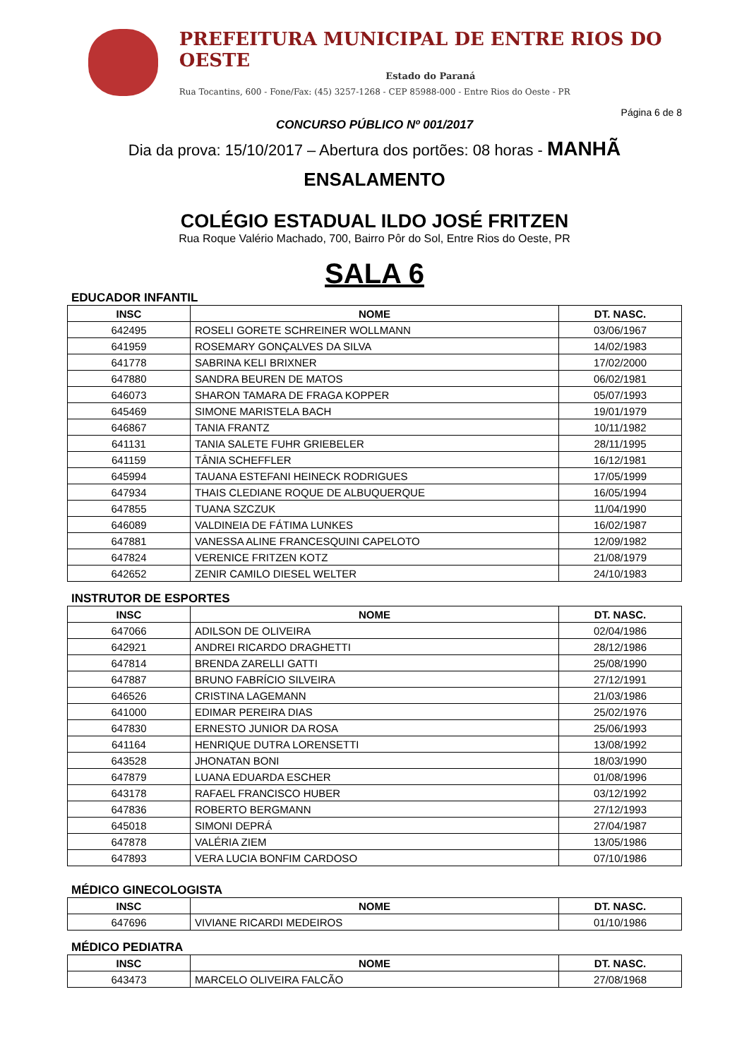PREFEITURA MUNICIPAL DE ENTRE RIOS DO OESTE
Estado do Paraná
Rua Tocantins, 600 - Fone/Fax: (45) 3257-1268 - CEP 85988-000 - Entre Rios do Oeste - PR
Página 6 de 8
CONCURSO PÚBLICO Nº 001/2017
Dia da prova: 15/10/2017 – Abertura dos portões: 08 horas - MANHÃ
ENSALAMENTO
COLÉGIO ESTADUAL ILDO JOSÉ FRITZEN
Rua Roque Valério Machado, 700, Bairro Pôr do Sol, Entre Rios do Oeste, PR
SALA 6
EDUCADOR INFANTIL
| INSC | NOME | DT. NASC. |
| --- | --- | --- |
| 642495 | ROSELI GORETE SCHREINER WOLLMANN | 03/06/1967 |
| 641959 | ROSEMARY GONÇALVES DA SILVA | 14/02/1983 |
| 641778 | SABRINA KELI BRIXNER | 17/02/2000 |
| 647880 | SANDRA BEUREN DE MATOS | 06/02/1981 |
| 646073 | SHARON TAMARA DE FRAGA KOPPER | 05/07/1993 |
| 645469 | SIMONE MARISTELA BACH | 19/01/1979 |
| 646867 | TANIA FRANTZ | 10/11/1982 |
| 641131 | TANIA SALETE FUHR GRIEBELER | 28/11/1995 |
| 641159 | TÂNIA SCHEFFLER | 16/12/1981 |
| 645994 | TAUANA ESTEFANI HEINECK RODRIGUES | 17/05/1999 |
| 647934 | THAIS CLEDIANE ROQUE DE ALBUQUERQUE | 16/05/1994 |
| 647855 | TUANA SZCZUK | 11/04/1990 |
| 646089 | VALDINEIA DE FÁTIMA LUNKES | 16/02/1987 |
| 647881 | VANESSA ALINE FRANCESQUINI CAPELOTO | 12/09/1982 |
| 647824 | VERENICE FRITZEN KOTZ | 21/08/1979 |
| 642652 | ZENIR CAMILO DIESEL WELTER | 24/10/1983 |
INSTRUTOR DE ESPORTES
| INSC | NOME | DT. NASC. |
| --- | --- | --- |
| 647066 | ADILSON DE OLIVEIRA | 02/04/1986 |
| 642921 | ANDREI RICARDO DRAGHETTI | 28/12/1986 |
| 647814 | BRENDA ZARELLI GATTI | 25/08/1990 |
| 647887 | BRUNO FABRÍCIO SILVEIRA | 27/12/1991 |
| 646526 | CRISTINA LAGEMANN | 21/03/1986 |
| 641000 | EDIMAR PEREIRA DIAS | 25/02/1976 |
| 647830 | ERNESTO JUNIOR DA ROSA | 25/06/1993 |
| 641164 | HENRIQUE DUTRA LORENSETTI | 13/08/1992 |
| 643528 | JHONATAN BONI | 18/03/1990 |
| 647879 | LUANA EDUARDA ESCHER | 01/08/1996 |
| 643178 | RAFAEL FRANCISCO HUBER | 03/12/1992 |
| 647836 | ROBERTO BERGMANN | 27/12/1993 |
| 645018 | SIMONI DEPRÁ | 27/04/1987 |
| 647878 | VALÉRIA ZIEM | 13/05/1986 |
| 647893 | VERA LUCIA BONFIM CARDOSO | 07/10/1986 |
MÉDICO GINECOLOGISTA
| INSC | NOME | DT. NASC. |
| --- | --- | --- |
| 647696 | VIVIANE RICARDI MEDEIROS | 01/10/1986 |
MÉDICO PEDIATRA
| INSC | NOME | DT. NASC. |
| --- | --- | --- |
| 643473 | MARCELO OLIVEIRA FALCÃO | 27/08/1968 |